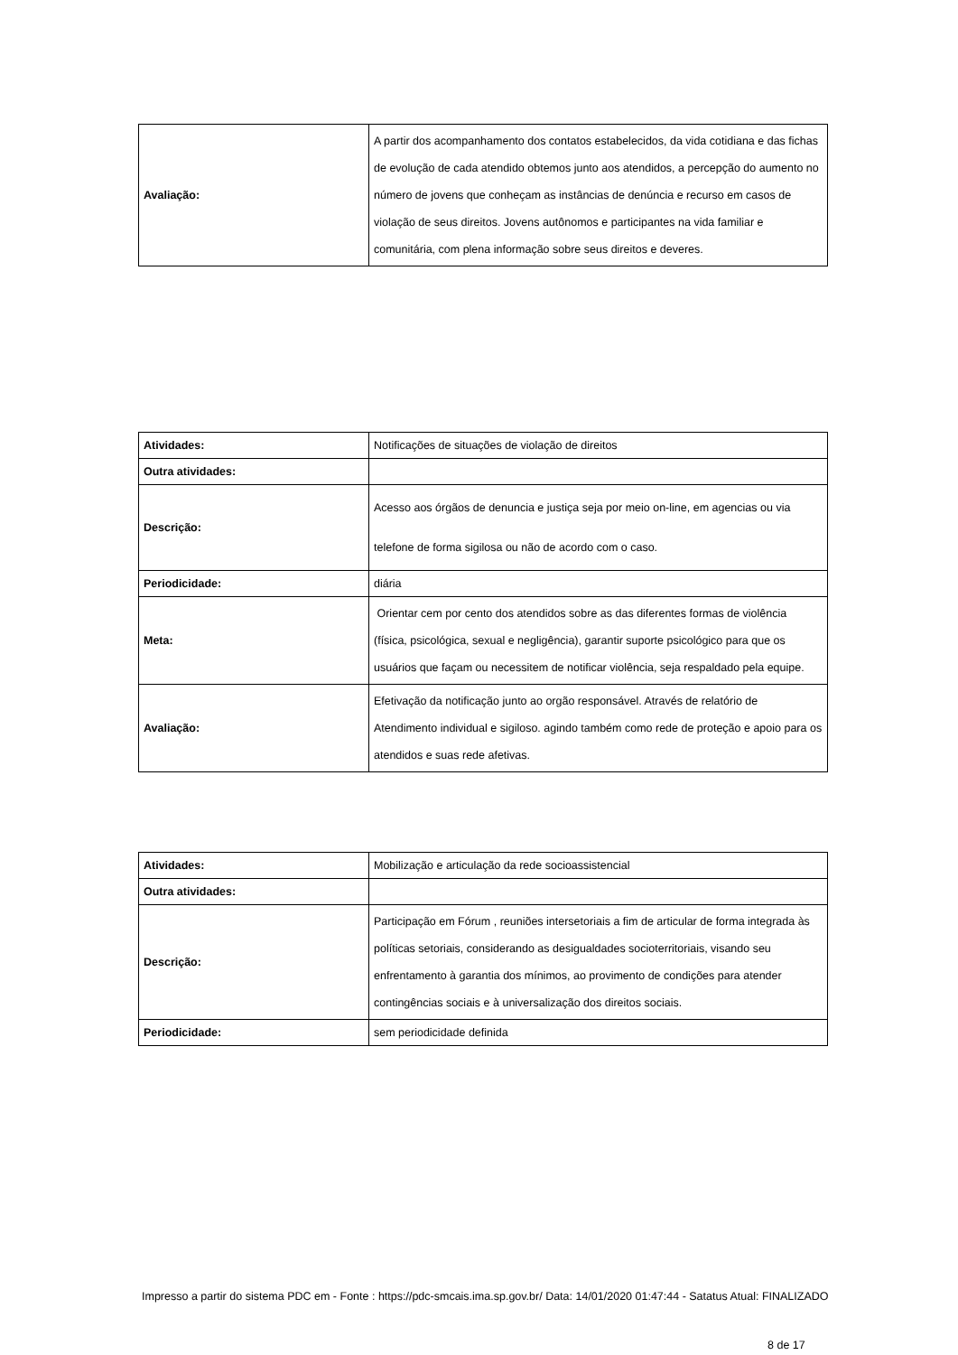| Avaliação: | A partir dos acompanhamento dos contatos estabelecidos, da vida cotidiana e das fichas de evolução de cada atendido obtemos junto aos atendidos, a percepção do aumento no número de jovens que conheçam as instâncias de denúncia e recurso em casos de violação de seus direitos. Jovens autônomos e participantes na vida familiar e comunitária, com plena informação sobre seus direitos e deveres. |
| Atividades: | Notificações de situações de violação de direitos |
| Outra atividades: | |
| Descrição: | Acesso aos órgãos de denuncia e justiça seja por meio on-line, em agencias ou via telefone de forma sigilosa ou não de acordo com o caso. |
| Periodicidade: | diária |
| Meta: | Orientar cem por cento dos atendidos sobre as das diferentes formas de violência (física, psicológica, sexual e negligência), garantir suporte psicológico para que os usuários que façam ou necessitem de notificar violência, seja respaldado pela equipe. |
| Avaliação: | Efetivação da notificação junto ao orgão responsável. Através de relatório de Atendimento individual e sigiloso. agindo também como rede de proteção e apoio para os atendidos e suas rede afetivas. |
| Atividades: | Mobilização e articulação da rede socioassistencial |
| Outra atividades: | |
| Descrição: | Participação em Fórum , reuniões intersetoriais a fim de articular de forma integrada às políticas setoriais, considerando as desigualdades socioterritoriais, visando seu enfrentamento à garantia dos mínimos, ao provimento de condições para atender contingências sociais e à universalização dos direitos sociais. |
| Periodicidade: | sem periodicidade definida |
Impresso a partir do sistema PDC em - Fonte : https://pdc-smcais.ima.sp.gov.br/ Data: 14/01/2020 01:47:44 - Satatus Atual: FINALIZADO
8 de 17